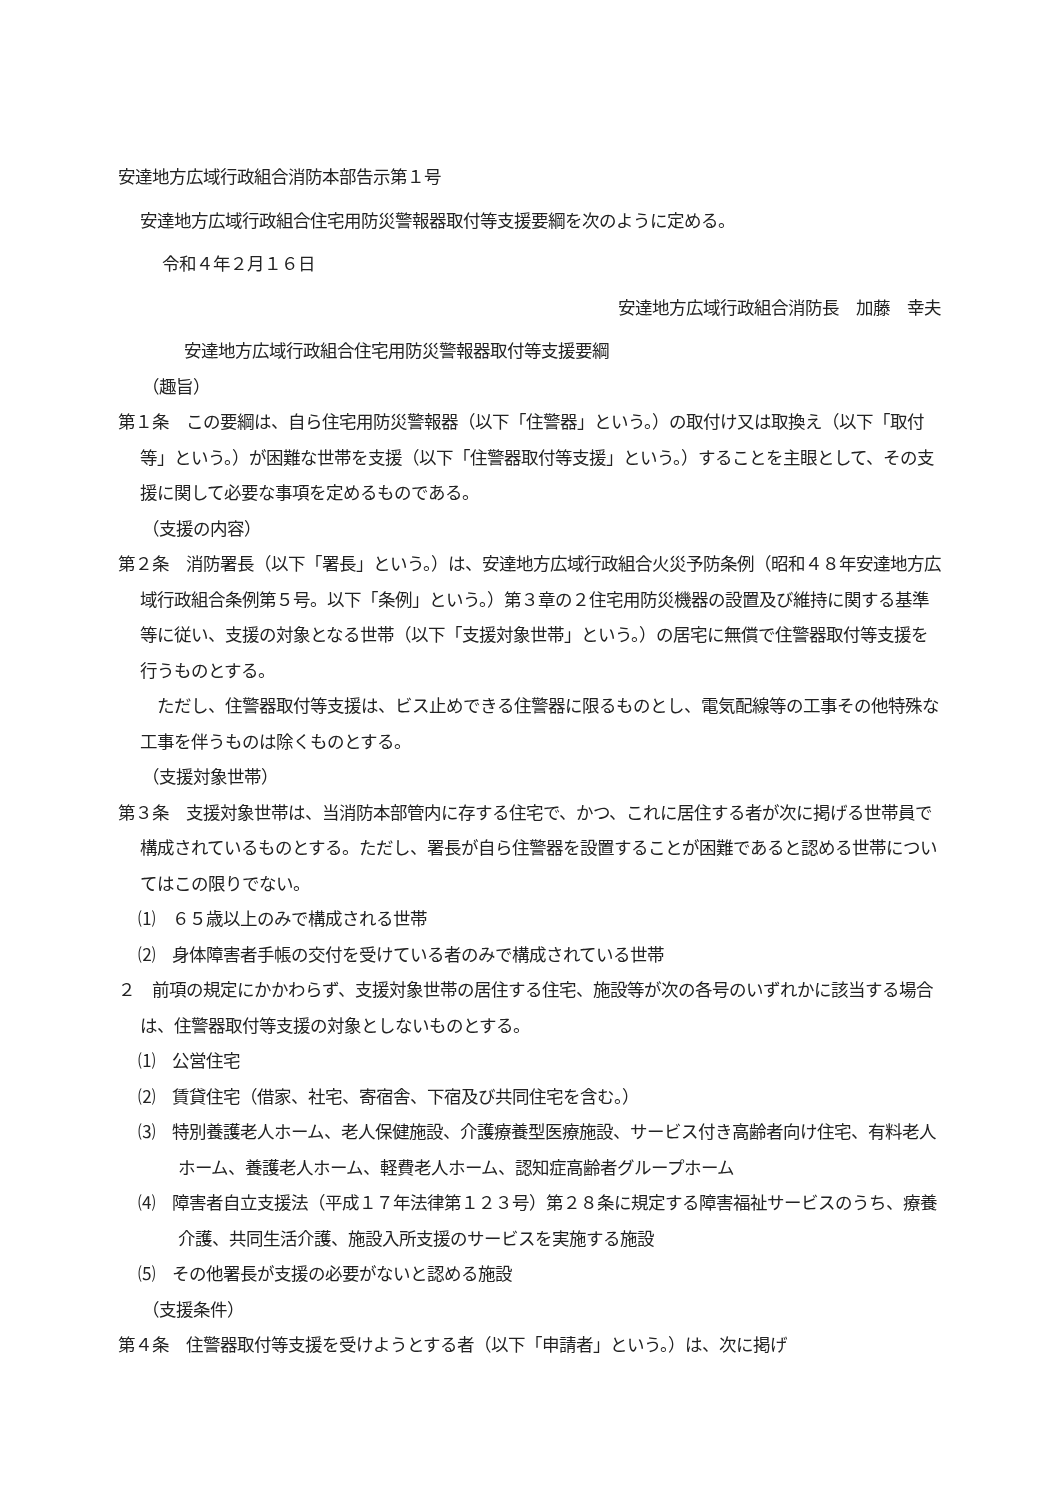安達地方広域行政組合消防本部告示第１号
安達地方広域行政組合住宅用防災警報器取付等支援要綱を次のように定める。
令和４年２月１６日
安達地方広域行政組合消防長　加藤　幸夫
安達地方広域行政組合住宅用防災警報器取付等支援要綱
（趣旨）
第１条　この要綱は、自ら住宅用防災警報器（以下「住警器」という。）の取付け又は取換え（以下「取付等」という。）が困難な世帯を支援（以下「住警器取付等支援」という。）することを主眼として、その支援に関して必要な事項を定めるものである。
（支援の内容）
第２条　消防署長（以下「署長」という。）は、安達地方広域行政組合火災予防条例（昭和４８年安達地方広域行政組合条例第５号。以下「条例」という。）第３章の２住宅用防災機器の設置及び維持に関する基準等に従い、支援の対象となる世帯（以下「支援対象世帯」という。）の居宅に無償で住警器取付等支援を行うものとする。
　ただし、住警器取付等支援は、ビス止めできる住警器に限るものとし、電気配線等の工事その他特殊な工事を伴うものは除くものとする。
（支援対象世帯）
第３条　支援対象世帯は、当消防本部管内に存する住宅で、かつ、これに居住する者が次に掲げる世帯員で構成されているものとする。ただし、署長が自ら住警器を設置することが困難であると認める世帯についてはこの限りでない。
⑴　６５歳以上のみで構成される世帯
⑵　身体障害者手帳の交付を受けている者のみで構成されている世帯
２　前項の規定にかかわらず、支援対象世帯の居住する住宅、施設等が次の各号のいずれかに該当する場合は、住警器取付等支援の対象としないものとする。
⑴　公営住宅
⑵　賃貸住宅（借家、社宅、寄宿舎、下宿及び共同住宅を含む。）
⑶　特別養護老人ホーム、老人保健施設、介護療養型医療施設、サービス付き高齢者向け住宅、有料老人ホーム、養護老人ホーム、軽費老人ホーム、認知症高齢者グループホーム
⑷　障害者自立支援法（平成１７年法律第１２３号）第２８条に規定する障害福祉サービスのうち、療養介護、共同生活介護、施設入所支援のサービスを実施する施設
⑸　その他署長が支援の必要がないと認める施設
（支援条件）
第４条　住警器取付等支援を受けようとする者（以下「申請者」という。）は、次に掲げ